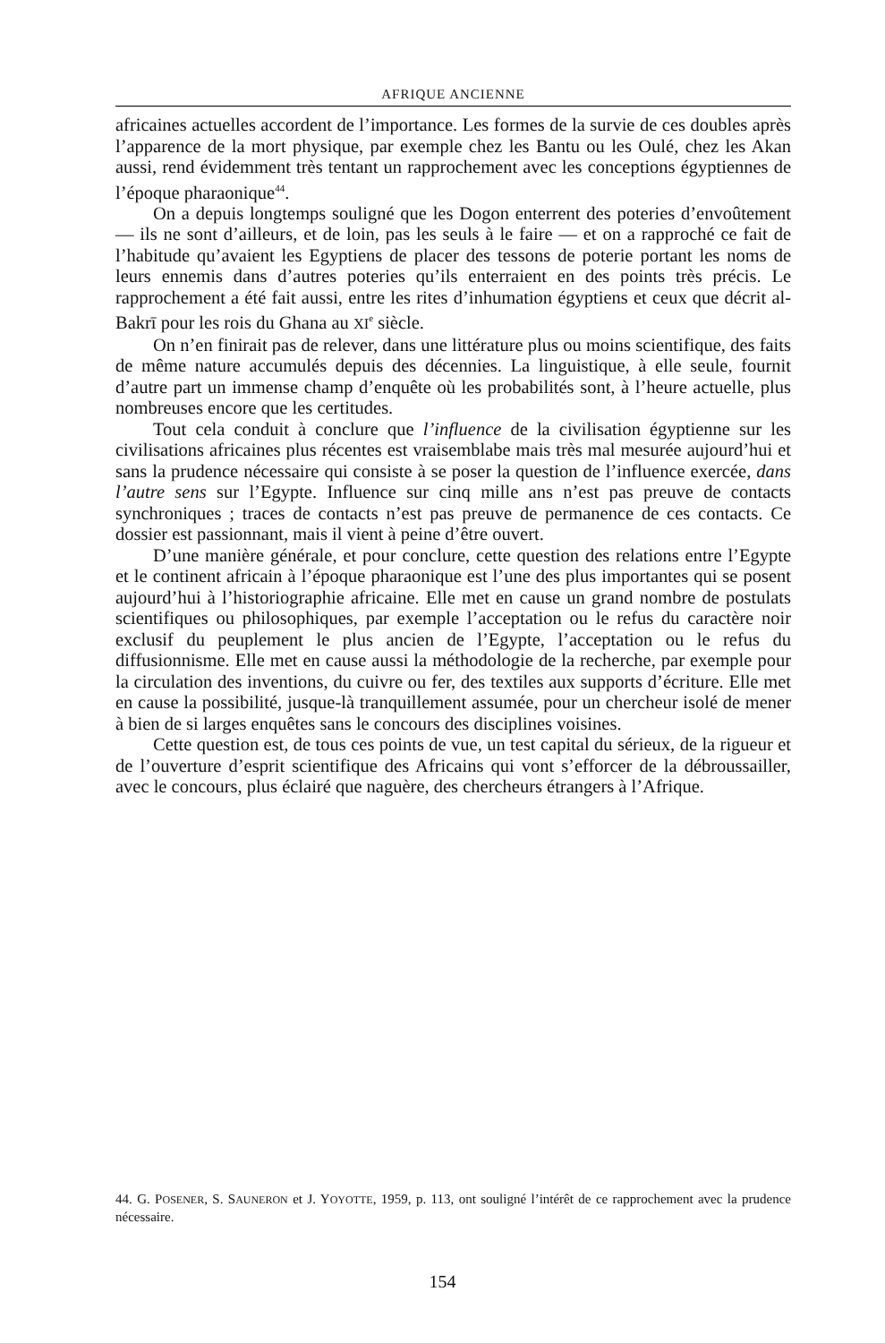AFRIQUE ANCIENNE
africaines actuelles accordent de l’importance. Les formes de la survie de ces doubles après l’apparence de la mort physique, par exemple chez les Bantu ou les Oulé, chez les Akan aussi, rend évidemment très tentant un rapprochement avec les conceptions égyptiennes de l’époque pharaonique<sup>44</sup>.
On a depuis longtemps souligné que les Dogon enterrent des poteries d’envoûtement — ils ne sont d’ailleurs, et de loin, pas les seuls à le faire — et on a rapproché ce fait de l’habitude qu’avaient les Egyptiens de placer des tessons de poterie portant les noms de leurs ennemis dans d’autres poteries qu’ils enterraient en des points très précis. Le rapprochement a été fait aussi, entre les rites d’inhumation égyptiens et ceux que décrit al-Bakrī pour les rois du Ghana au XI<sup>e</sup> siècle.
On n’en finirait pas de relever, dans une littérature plus ou moins scientifique, des faits de même nature accumulés depuis des décennies. La linguistique, à elle seule, fournit d’autre part un immense champ d’enquête où les probabilités sont, à l’heure actuelle, plus nombreuses encore que les certitudes.
Tout cela conduit à conclure que l’influence de la civilisation égyptienne sur les civilisations africaines plus récentes est vraisemblabe mais très mal mesurée aujourd’hui et sans la prudence nécessaire qui consiste à se poser la question de l’influence exercée, dans l’autre sens sur l’Egypte. Influence sur cinq mille ans n’est pas preuve de contacts synchroniques ; traces de contacts n’est pas preuve de permanence de ces contacts. Ce dossier est passionnant, mais il vient à peine d’être ouvert.
D’une manière générale, et pour conclure, cette question des relations entre l’Egypte et le continent africain à l’époque pharaonique est l’une des plus importantes qui se posent aujourd’hui à l’historiographie africaine. Elle met en cause un grand nombre de postulats scientifiques ou philosophiques, par exemple l’acceptation ou le refus du caractère noir exclusif du peuplement le plus ancien de l’Egypte, l’acceptation ou le refus du diffusionnisme. Elle met en cause aussi la méthodologie de la recherche, par exemple pour la circulation des inventions, du cuivre ou fer, des textiles aux supports d’écriture. Elle met en cause la possibilité, jusque-là tranquillement assumée, pour un chercheur isolé de mener à bien de si larges enquêtes sans le concours des disciplines voisines.
Cette question est, de tous ces points de vue, un test capital du sérieux, de la rigueur et de l’ouverture d’esprit scientifique des Africains qui vont s’efforcer de la débroussailler, avec le concours, plus éclairé que naguère, des chercheurs étrangers à l’Afrique.
44. G. POSENER, S. SAUNERON et J. YOYOTTE, 1959, p. 113, ont souligné l’intérêt de ce rapprochement avec la prudence nécessaire.
154